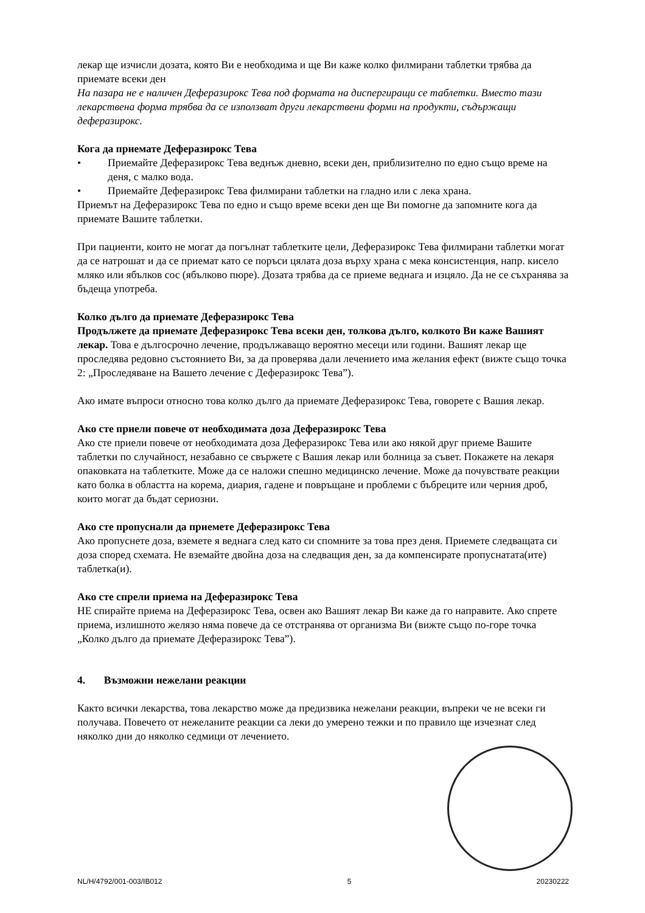лекар ще изчисли дозата, която Ви е необходима и ще Ви каже колко филмирани таблетки трябва да приемате всеки ден
На пазара не е наличен Деферазирокс Тева под формата на диспергиращи се таблетки. Вместо тази лекарствена форма трябва да се използват други лекарствени форми на продукти, съдържащи деферазирокс.
Кога да приемате Деферазирокс Тева
• Приемайте Деферазирокс Тева веднъж дневно, всеки ден, приблизително по едно също време на деня, с малко вода.
• Приемайте Деферазирокс Тева филмирани таблетки на гладно или с лека храна.
Приемът на Деферазирокс Тева по едно и също време всеки ден ще Ви помогне да запомните кога да приемате Вашите таблетки.
При пациенти, които не могат да погълнат таблетките цели, Деферазирокс Тева филмирани таблетки могат да се натрошат и да се приемат като се поръси цялата доза върху храна с мека консистенция, напр. кисело мляко или ябълков сос (ябълково пюре). Дозата трябва да се приеме веднага и изцяло. Да не се съхранява за бъдеща употреба.
Колко дълго да приемате Деферазирокс Тева
Продължете да приемате Деферазирокс Тева всеки ден, толкова дълго, колкото Ви каже Вашият лекар. Това е дългосрочно лечение, продължаващо вероятно месеци или години. Вашият лекар ще проследява редовно състоянието Ви, за да проверява дали лечението има желания ефект (вижте също точка 2: „Проследяване на Вашето лечение с Деферазирокс Тева”).
Ако имате въпроси относно това колко дълго да приемате Деферазирокс Тева, говорете с Вашия лекар.
Ако сте приели повече от необходимата доза Деферазирокс Тева
Ако сте приели повече от необходимата доза Деферазирокс Тева или ако някой друг приеме Вашите таблетки по случайност, незабавно се свържете с Вашия лекар или болница за съвет. Покажете на лекаря опаковката на таблетките. Може да се наложи спешно медицинско лечение. Може да почувствате реакции като болка в областта на корема, диария, гадене и повръщане и проблеми с бъбреците или черния дроб, които могат да бъдат сериозни.
Ако сте пропуснали да приемете Деферазирокс Тева
Ако пропуснете доза, вземете я веднага след като си спомните за това през деня. Приемете следващата си доза според схемата. Не вземайте двойна доза на следващия ден, за да компенсирате пропуснатата(ите) таблетка(и).
Ако сте спрели приема на Деферазирокс Тева
НЕ спирайте приема на Деферазирокс Тева, освен ако Вашият лекар Ви каже да го направите. Ако спрете приема, излишното желязо няма повече да се отстранява от организма Ви (вижте също по-горе точка „Колко дълго да приемате Деферазирокс Тева”).
4. Възможни нежелани реакции
Както всички лекарства, това лекарство може да предизвика нежелани реакции, въпреки че не всеки ги получава. Повечето от нежеланите реакции са леки до умерено тежки и по правило ще изчезнат след няколко дни до няколко седмици от лечението.
NL/H/4792/001-003/IB012 5 20230222